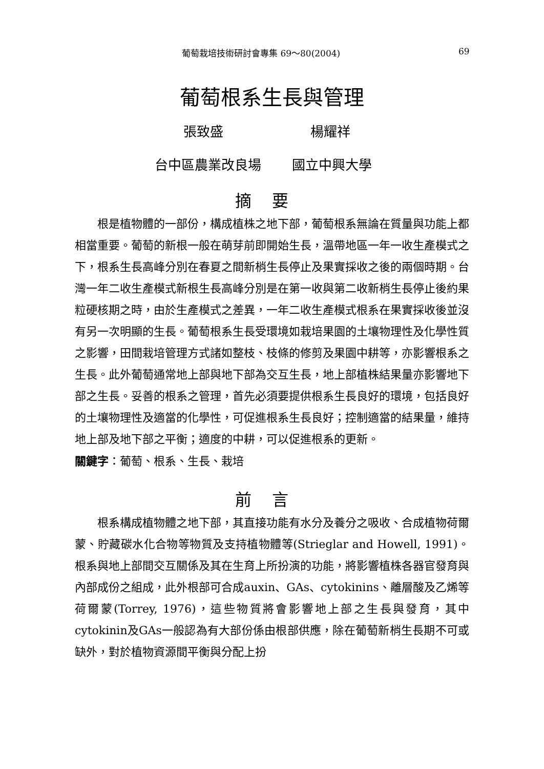葡萄栽培技術研討會專集 69～80(2004) 69
葡萄根系生長與管理
張致盛 楊耀祥
台中區農業改良場 國立中興大學
摘要
根是植物體的一部份，構成植株之地下部，葡萄根系無論在質量與功能上都相當重要。葡萄的新根一般在萌芽前即開始生長，溫帶地區一年一收生產模式之下，根系生長高峰分別在春夏之間新梢生長停止及果實採收之後的兩個時期。台灣一年二收生產模式新根生長高峰分別是在第一收與第二收新梢生長停止後約果粒硬核期之時，由於生產模式之差異，一年二收生產模式根系在果實採收後並沒有另一次明顯的生長。葡萄根系生長受環境如栽培果園的土壤物理性及化學性質之影響，田間栽培管理方式諸如整枝、枝條的修剪及果園中耕等，亦影響根系之生長。此外葡萄通常地上部與地下部為交互生長，地上部植株結果量亦影響地下部之生長。妥善的根系之管理，首先必須要提供根系生長良好的環境，包括良好的土壤物理性及適當的化學性，可促進根系生長良好；控制適當的結果量，維持地上部及地下部之平衡；適度的中耕，可以促進根系的更新。
關鍵字：葡萄、根系、生長、栽培
前言
根系構成植物體之地下部，其直接功能有水分及養分之吸收、合成植物荷爾蒙、貯藏碳水化合物等物質及支持植物體等(Strieglar and Howell, 1991)。根系與地上部間交互關係及其在生育上所扮演的功能，將影響植株各器官發育與內部成份之組成，此外根部可合成auxin、GAs、cytokinins、離層酸及乙烯等荷爾蒙(Torrey, 1976)，這些物質將會影響地上部之生長與發育，其中cytokinin及GAs一般認為有大部份係由根部供應，除在葡萄新梢生長期不可或缺外，對於植物資源間平衡與分配上扮